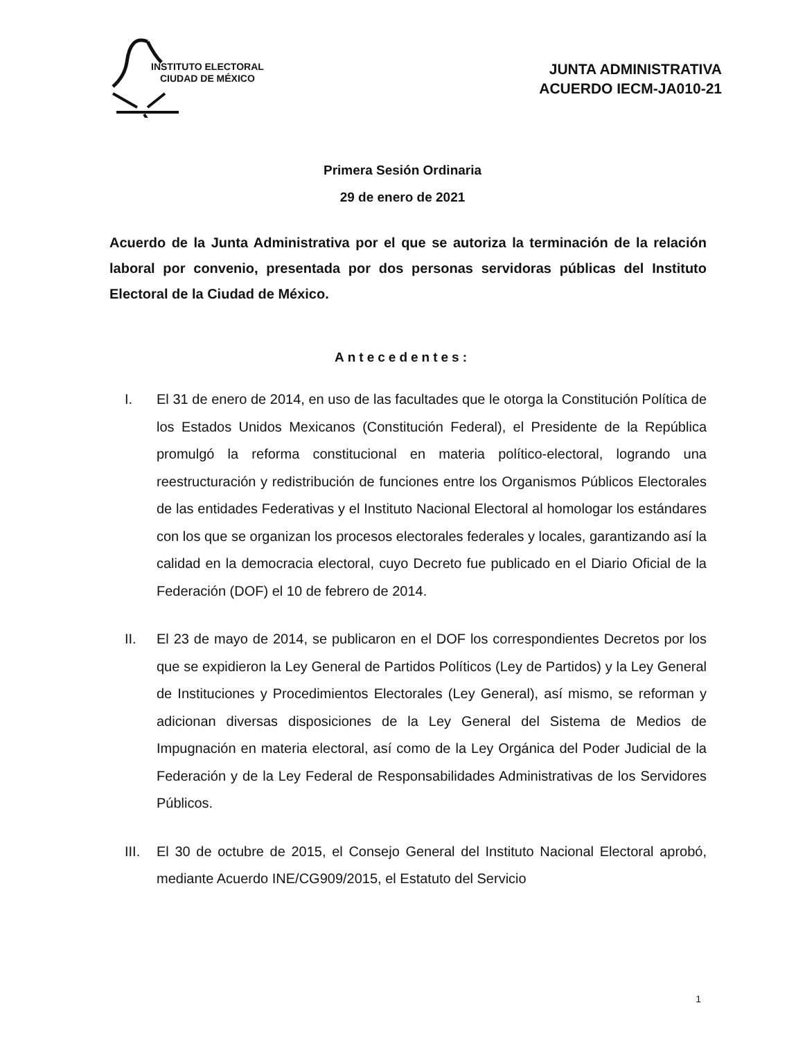INSTITUTO ELECTORAL
CIUDAD DE MÉXICO
JUNTA ADMINISTRATIVA
ACUERDO IECM-JA010-21
Primera Sesión Ordinaria
29 de enero de 2021
Acuerdo de la Junta Administrativa por el que se autoriza la terminación de la relación laboral por convenio, presentada por dos personas servidoras públicas del Instituto Electoral de la Ciudad de México.
Antecedentes:
I. El 31 de enero de 2014, en uso de las facultades que le otorga la Constitución Política de los Estados Unidos Mexicanos (Constitución Federal), el Presidente de la República promulgó la reforma constitucional en materia político-electoral, logrando una reestructuración y redistribución de funciones entre los Organismos Públicos Electorales de las entidades Federativas y el Instituto Nacional Electoral al homologar los estándares con los que se organizan los procesos electorales federales y locales, garantizando así la calidad en la democracia electoral, cuyo Decreto fue publicado en el Diario Oficial de la Federación (DOF) el 10 de febrero de 2014.
II. El 23 de mayo de 2014, se publicaron en el DOF los correspondientes Decretos por los que se expidieron la Ley General de Partidos Políticos (Ley de Partidos) y la Ley General de Instituciones y Procedimientos Electorales (Ley General), así mismo, se reforman y adicionan diversas disposiciones de la Ley General del Sistema de Medios de Impugnación en materia electoral, así como de la Ley Orgánica del Poder Judicial de la Federación y de la Ley Federal de Responsabilidades Administrativas de los Servidores Públicos.
III. El 30 de octubre de 2015, el Consejo General del Instituto Nacional Electoral aprobó, mediante Acuerdo INE/CG909/2015, el Estatuto del Servicio
1